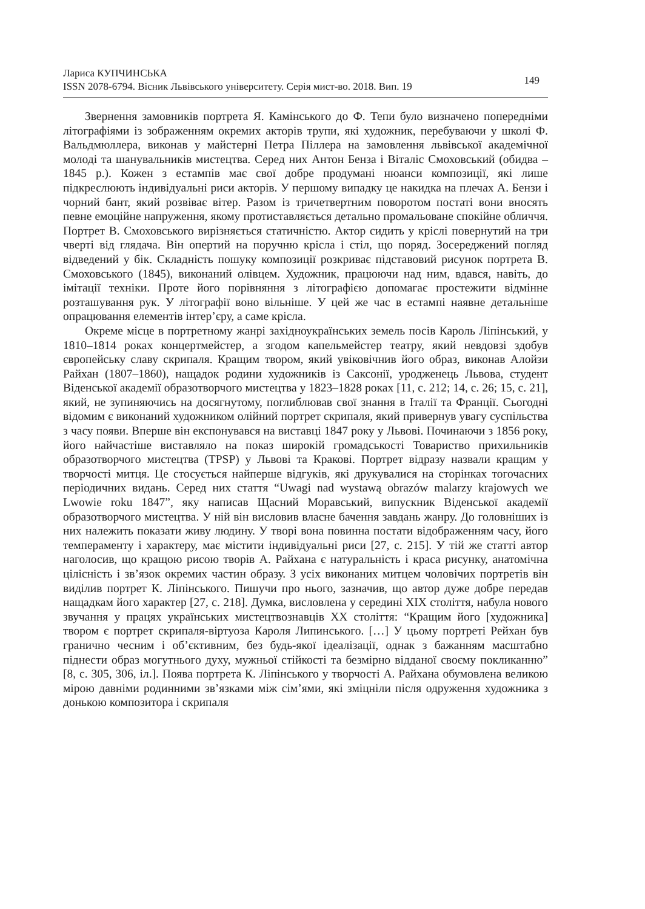Лариса КУПЧИНСЬКА
ISSN 2078-6794. Вісник Львівського університету. Серія мист-во. 2018. Вип. 19
149
Звернення замовників портрета Я. Камінського до Ф. Тепи було визначено попередніми літографіями із зображенням окремих акторів трупи, які художник, перебуваючи у школі Ф. Вальдмюллера, виконав у майстерні Петра Піллера на замовлення львівської академічної молоді та шанувальників мистецтва. Серед них Антон Бенза і Віталіс Смоховський (обидва – 1845 р.). Кожен з естампів має свої добре продумані нюанси композиції, які лише підкреслюють індивідуальні риси акторів. У першому випадку це накидка на плечах А. Бензи і чорний бант, який розвіває вітер. Разом із тричетвертним поворотом постаті вони вносять певне емоційне напруження, якому протиставляється детально промальоване спокійне обличчя. Портрет В. Смоховського вирізняється статичністю. Актор сидить у кріслі повернутий на три чверті від глядача. Він опертий на поручню крісла і стіл, що поряд. Зосереджений погляд відведений у бік. Складність пошуку композиції розкриває підставовий рисунок портрета В. Смоховського (1845), виконаний олівцем. Художник, працюючи над ним, вдався, навіть, до імітації техніки. Проте його порівняння з літографією допомагає простежити відмінне розташування рук. У літографії воно вільніше. У цей же час в естампі наявне детальніше опрацювання елементів інтер’єру, а саме крісла.
Окреме місце в портретному жанрі західноукраїнських земель посів Кароль Ліпінський, у 1810–1814 роках концертмейстер, а згодом капельмейстер театру, який невдовзі здобув європейську славу скрипаля. Кращим твором, який увіковічнив його образ, виконав Алойзи Райхан (1807–1860), нащадок родини художників із Саксонії, уродженець Львова, студент Віденської академії образотворчого мистецтва у 1823–1828 роках [11, с. 212; 14, с. 26; 15, с. 21], який, не зупиняючись на досягнутому, поглиблював свої знання в Італії та Франції. Сьогодні відомим є виконаний художником олійний портрет скрипаля, який привернув увагу суспільства з часу появи. Вперше він експонувався на виставці 1847 року у Львові. Починаючи з 1856 року, його найчастіше виставляло на показ широкій громадськості Товариство прихильників образотворчого мистецтва (TPSP) у Львові та Кракові. Портрет відразу назвали кращим у творчості митця. Це стосується найперше відгуків, які друкувалися на сторінках тогочасних періодичних видань. Серед них стаття “Uwagi nad wystawą obrazów malarzy krajowych we Lwowie roku 1847”, яку написав Щасний Моравський, випускник Віденської академії образотворчого мистецтва. У ній він висловив власне бачення завдань жанру. До головніших із них належить показати живу людину. У творі вона повинна постати відображенням часу, його темпераменту і характеру, має містити індивідуальні риси [27, с. 215]. У тій же статті автор наголосив, що кращою рисою творів А. Райхана є натуральність і краса рисунку, анатомічна цілісність і зв’язок окремих частин образу. З усіх виконаних митцем чоловічих портретів він виділив портрет К. Ліпінського. Пишучи про нього, зазначив, що автор дуже добре передав нащадкам його характер [27, с. 218]. Думка, висловлена у середині XIX століття, набула нового звучання у працях українських мистецтвознавців XX століття: “Кращим його [художника] твором є портрет скрипаля-віртуоза Кароля Липинського. […] У цьому портреті Рейхан був гранично чесним і об’єктивним, без будь-якої ідеалізації, однак з бажанням масштабно піднести образ могутнього духу, мужньої стійкості та безмірно відданої своєму покликанню” [8, с. 305, 306, іл.]. Поява портрета К. Ліпінського у творчості А. Райхана обумовлена великою мірою давніми родинними зв’язками між сім’ями, які зміцніли після одруження художника з донькою композитора і скрипаля